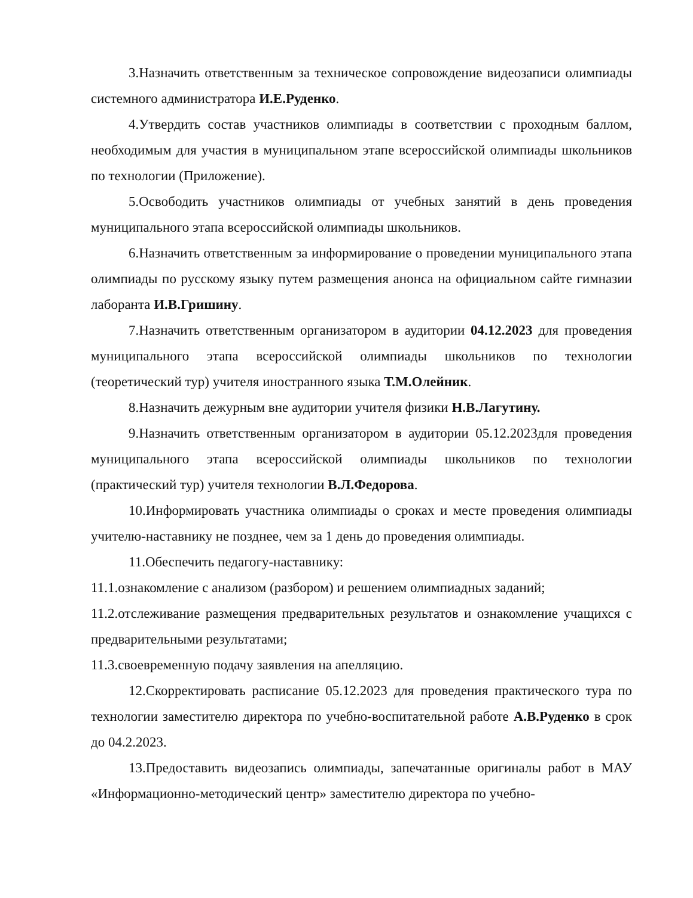3.Назначить ответственным за техническое сопровождение видеозаписи олимпиады системного администратора И.Е.Руденко.
4.Утвердить состав участников олимпиады в соответствии с проходным баллом, необходимым для участия в муниципальном этапе всероссийской олимпиады школьников по технологии (Приложение).
5.Освободить участников олимпиады от учебных занятий в день проведения муниципального этапа всероссийской олимпиады школьников.
6.Назначить ответственным за информирование о проведении муниципального этапа олимпиады по русскому языку путем размещения анонса на официальном сайте гимназии лаборанта И.В.Гришину.
7.Назначить ответственным организатором в аудитории 04.12.2023 для проведения муниципального этапа всероссийской олимпиады школьников по технологии (теоретический тур) учителя иностранного языка Т.М.Олейник.
8.Назначить дежурным вне аудитории учителя физики Н.В.Лагутину.
9.Назначить ответственным организатором в аудитории 05.12.2023для проведения муниципального этапа всероссийской олимпиады школьников по технологии (практический тур) учителя технологии В.Л.Федорова.
10.Информировать участника олимпиады о сроках и месте проведения олимпиады учителю-наставнику не позднее, чем за 1 день до проведения олимпиады.
11.Обеспечить педагогу-наставнику:
11.1.ознакомление с анализом (разбором) и решением олимпиадных заданий;
11.2.отслеживание размещения предварительных результатов и ознакомление учащихся с предварительными результатами;
11.3.своевременную подачу заявления на апелляцию.
12.Скорректировать расписание 05.12.2023 для проведения практического тура по технологии заместителю директора по учебно-воспитательной работе А.В.Руденко в срок до 04.2.2023.
13.Предоставить видеозапись олимпиады, запечатанные оригиналы работ в МАУ «Информационно-методический центр» заместителю директора по учебно-